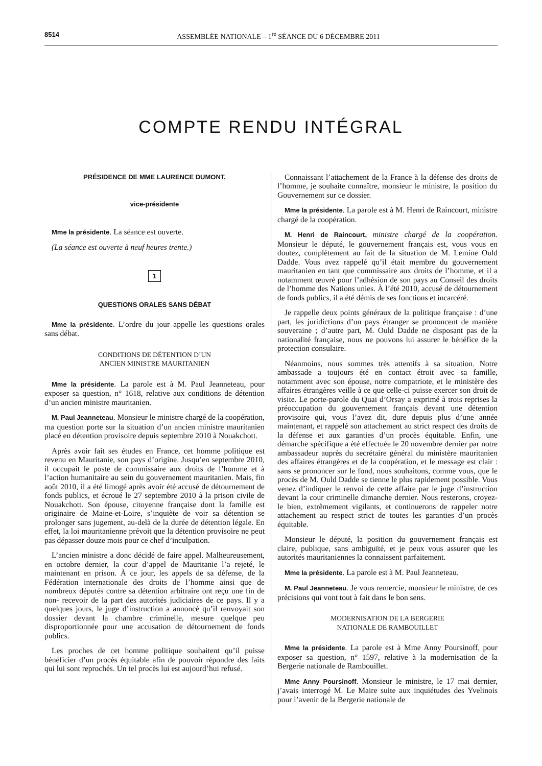8514 ASSEMBLÉE NATIONALE – 1<sup>re</sup> SÉANCE DU 6 DÉCEMBRE 2011
COMPTE RENDU INTÉGRAL
PRÉSIDENCE DE MME LAURENCE DUMONT,
vice-présidente
Mme la présidente. La séance est ouverte.
(La séance est ouverte à neuf heures trente.)
1
QUESTIONS ORALES SANS DÉBAT
Mme la présidente. L’ordre du jour appelle les questions orales sans débat.
CONDITIONS DE DÉTENTION D’UN
ANCIEN MINISTRE MAURITANIEN
Mme la présidente. La parole est à M. Paul Jeanneteau, pour exposer sa question, n° 1618, relative aux conditions de détention d’un ancien ministre mauritanien.
M. Paul Jeanneteau. Monsieur le ministre chargé de la coopération, ma question porte sur la situation d’un ancien ministre mauritanien placé en détention provisoire depuis septembre 2010 à Nouakchott.
Après avoir fait ses études en France, cet homme politique est revenu en Mauritanie, son pays d’origine. Jusqu’en septembre 2010, il occupait le poste de commissaire aux droits de l’homme et à l’action humanitaire au sein du gouvernement mauritanien. Mais, fin août 2010, il a été limogé après avoir été accusé de détournement de fonds publics, et écroué le 27 septembre 2010 à la prison civile de Nouakchott. Son épouse, citoyenne française dont la famille est originaire de Maine-et-Loire, s’inquiète de voir sa détention se prolonger sans jugement, au-delà de la durée de détention légale. En effet, la loi mauritanienne prévoit que la détention provisoire ne peut pas dépasser douze mois pour ce chef d’inculpation.
L’ancien ministre a donc décidé de faire appel. Malheureusement, en octobre dernier, la cour d’appel de Mauritanie l’a rejeté, le maintenant en prison. À ce jour, les appels de sa défense, de la Fédération internationale des droits de l’homme ainsi que de nombreux députés contre sa détention arbitraire ont reçu une fin de non- recevoir de la part des autorités judiciaires de ce pays. Il y a quelques jours, le juge d’instruction a annoncé qu’il renvoyait son dossier devant la chambre criminelle, mesure quelque peu disproportionnée pour une accusation de détournement de fonds publics.
Les proches de cet homme politique souhaitent qu’il puisse bénéficier d’un procès équitable afin de pouvoir répondre des faits qui lui sont reprochés. Un tel procès lui est aujourd’hui refusé.
Connaissant l’attachement de la France à la défense des droits de l’homme, je souhaite connaître, monsieur le ministre, la position du Gouvernement sur ce dossier.
Mme la présidente. La parole est à M. Henri de Raincourt, ministre chargé de la coopération.
M. Henri de Raincourt, ministre chargé de la coopération. Monsieur le député, le gouvernement français est, vous vous en doutez, complètement au fait de la situation de M. Lemine Ould Dadde. Vous avez rappelé qu’il était membre du gouvernement mauritanien en tant que commissaire aux droits de l’homme, et il a notamment œuvré pour l’adhésion de son pays au Conseil des droits de l’homme des Nations unies. À l’été 2010, accusé de détournement de fonds publics, il a été démis de ses fonctions et incarcéré.
Je rappelle deux points généraux de la politique française : d’une part, les juridictions d’un pays étranger se prononcent de manière souveraine ; d’autre part, M. Ould Dadde ne disposant pas de la nationalité française, nous ne pouvons lui assurer le bénéfice de la protection consulaire.
Néanmoins, nous sommes très attentifs à sa situation. Notre ambassade a toujours été en contact étroit avec sa famille, notamment avec son épouse, notre compatriote, et le ministère des affaires étrangères veille à ce que celle-ci puisse exercer son droit de visite. Le porte-parole du Quai d’Orsay a exprimé à trois reprises la préoccupation du gouvernement français devant une détention provisoire qui, vous l’avez dit, dure depuis plus d’une année maintenant, et rappelé son attachement au strict respect des droits de la défense et aux garanties d’un procès équitable. Enfin, une démarche spécifique a été effectuée le 20 novembre dernier par notre ambassadeur auprès du secrétaire général du ministère mauritanien des affaires étrangères et de la coopération, et le message est clair : sans se prononcer sur le fond, nous souhaitons, comme vous, que le procès de M. Ould Dadde se tienne le plus rapidement possible. Vous venez d’indiquer le renvoi de cette affaire par le juge d’instruction devant la cour criminelle dimanche dernier. Nous resterons, croyez-le bien, extrêmement vigilants, et continuerons de rappeler notre attachement au respect strict de toutes les garanties d’un procès équitable.
Monsieur le député, la position du gouvernement français est claire, publique, sans ambiguïté, et je peux vous assurer que les autorités mauritaniennes la connaissent parfaitement.
Mme la présidente. La parole est à M. Paul Jeanneteau.
M. Paul Jeanneteau. Je vous remercie, monsieur le ministre, de ces précisions qui vont tout à fait dans le bon sens.
MODERNISATION DE LA BERGERIE
NATIONALE DE RAMBOUILLET
Mme la présidente. La parole est à Mme Anny Poursinoff, pour exposer sa question, n° 1597, relative à la modernisation de la Bergerie nationale de Rambouillet.
Mme Anny Poursinoff. Monsieur le ministre, le 17 mai dernier, j’avais interrogé M. Le Maire suite aux inquiétudes des Yvelinois pour l’avenir de la Bergerie nationale de